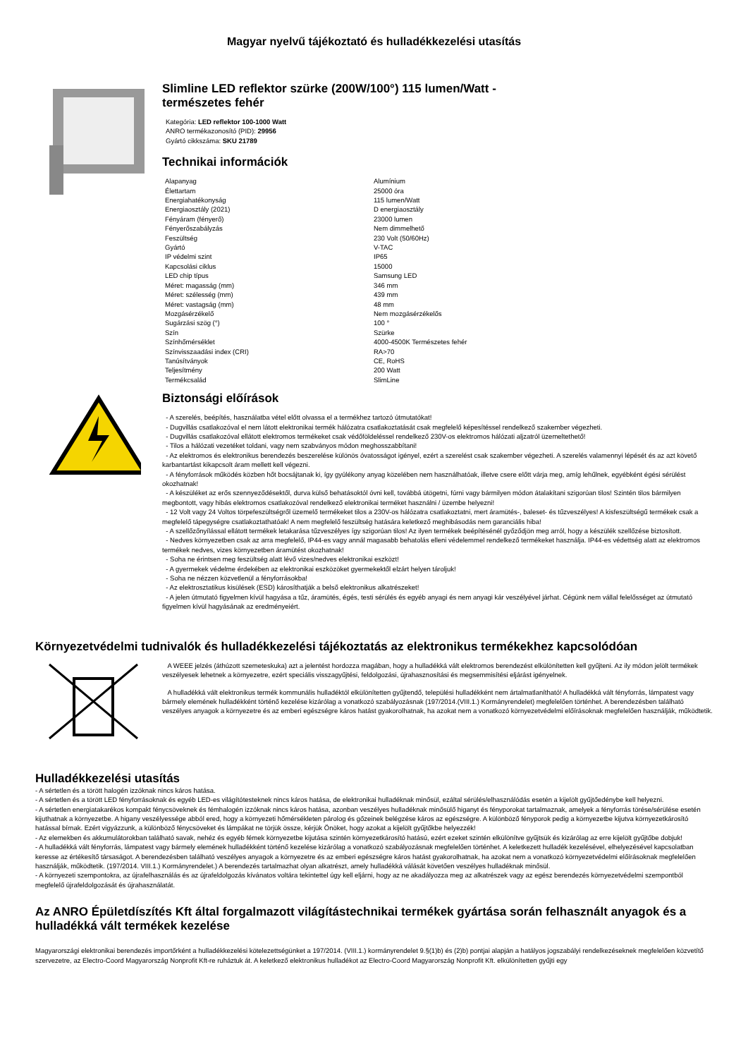Magyar nyelvű tájékoztató és hulladékkezelési utasítás
Slimline LED reflektor szürke (200W/100°) 115 lumen/Watt -
természetes fehér
Kategória: LED reflektor 100-1000 Watt
ANRO termékazonosító (PID): 29956
Gyártó cikkszáma: SKU 21789
Technikai információk
| Alapanyag | Alumínium |
| Élettartam | 25000 óra |
| Energiahatékonyság | 115 lumen/Watt |
| Energiaosztály (2021) | D energiaosztály |
| Fényáram (fényerő) | 23000 lumen |
| Fényerőszabályzás | Nem dimmelhető |
| Feszültség | 230 Volt (50/60Hz) |
| Gyártó | V-TAC |
| IP védelmi szint | IP65 |
| Kapcsolási ciklus | 15000 |
| LED chip típus | Samsung LED |
| Méret: magasság (mm) | 346 mm |
| Méret: szélesség (mm) | 439 mm |
| Méret: vastagság (mm) | 48 mm |
| Mozgásérzékelő | Nem mozgásérzékelős |
| Sugárzási szög (°) | 100 ° |
| Szín | Szürke |
| Színhőmérséklet | 4000-4500K Természetes fehér |
| Színvisszaadási index (CRI) | RA>70 |
| Tanúsítványok | CE, RoHS |
| Teljesítmény | 200 Watt |
| Termékcsalád | SlimLine |
Biztonsági előírások
- A szerelés, beépítés, használatba vétel előtt olvassa el a termékhez tartozó útmutatókat!
- Dugvillás csatlakozóval el nem látott elektronikai termék hálózatra csatlakoztatását csak megfelelő képesítéssel rendelkező szakember végezheti.
- Dugvillás csatlakozóval ellátott elektromos termékeket csak védőföldeléssel rendelkező 230V-os elektromos hálózati aljzatról üzemeltethető!
- Tilos a hálózati vezetéket toldani, vagy nem szabványos módon meghosszabbítani!
- Az elektromos és elektronikus berendezés beszerelése különös óvatosságot igényel, ezért a szerelést csak szakember végezheti. A szerelés valamennyi lépését és az azt követő karbantartást kikapcsolt áram mellett kell végezni.
- A fényforrások működés közben hőt bocsájtanak ki, így gyúlékony anyag közelében nem használhatóak, illetve csere előtt várja meg, amíg lehűlnek, egyébként égési sérülést okozhatnak!
- A készüléket az erős szennyeződésektől, durva külső behatásoktól óvni kell, továbbá ütögetni, fúrni vagy bármilyen módon átalakítani szigorúan tilos! Szintén tilos bármilyen megbontott, vagy hibás elektromos csatlakozóval rendelkező elektronikai terméket használni / üzembe helyezni!
- 12 Volt vagy 24 Voltos törpefeszültségről üzemelő termékeket tilos a 230V-os hálózatra csatlakoztatni, mert áramütés-, baleset- és tűzveszélyes! A kisfeszültségű termékek csak a megfelelő tápegységre csatlakoztathatóak! A nem megfelelő feszültség hatására keletkező meghibásodás nem garanciális hiba!
- A szellőzőnyílással ellátott termékek letakarása tűzveszélyes így szigorúan tilos! Az ilyen termékek beépítésénél győződjön meg arról, hogy a készülék szellőzése biztosított.
- Nedves környezetben csak az arra megfelelő, IP44-es vagy annál magasabb behatolás elleni védelemmel rendelkező termékeket használja. IP44-es védettség alatt az elektromos termékek nedves, vizes környezetben áramütést okozhatnak!
- Soha ne érintsen meg feszültség alatt lévő vizes/nedves elektronikai eszközt!
- A gyermekek védelme érdekében az elektronikai eszközöket gyermekektől elzárt helyen tároljuk!
- Soha ne nézzen közvetlenül a fényforrásokba!
- Az elektrosztatikus kisülések (ESD) károsíthatják a belső elektronikus alkatrészeket!
- A jelen útmutató figyelmen kívül hagyása a tűz, áramütés, égés, testi sérülés és egyéb anyagi és nem anyagi kár veszélyével járhat. Cégünk nem vállal felelősséget az útmutató figyelmen kívül hagyásának az eredményeiért.
Környezetvédelmi tudnivalók és hulladékkezelési tájékoztatás az elektronikus termékekhez kapcsolódóan
A WEEE jelzés (áthúzott szemeteskuka) azt a jelentést hordozza magában, hogy a hulladékká vált elektromos berendezést elkülönítetten kell gyűjteni. Az ily módon jelölt termékek veszélyesek lehetnek a környezetre, ezért speciális visszagyűjtési, feldolgozási, újrahasznosítási és megsemmisítési eljárást igényelnek.
A hulladékká vált elektronikus termék kommunális hulladéktól elkülönítetten gyűjtendő, települési hulladékként nem ártalmatlanítható! A hulladékká vált fényforrás, lámpatest vagy bármely elemének hulladékként történő kezelése kizárólag a vonatkozó szabályozásnak (197/2014.(VIII.1.) Kormányrendelet) megfelelően történhet. A berendezésben található veszélyes anyagok a környezetre és az emberi egészségre káros hatást gyakorolhatnak, ha azokat nem a vonatkozó környezetvédelmi előírásoknak megfelelően használják, működtetik.
Hulladékkezelési utasítás
- A sértetlen és a törött halogén izzóknak nincs káros hatása.
- A sértetlen és a törött LED fényforrásoknak és egyéb LED-es világítótesteknek nincs káros hatása, de elektronikai hulladéknak minősül, ezáltal sérülés/elhasználódás esetén a kijelölt gyűjtőedénybe kell helyezni.
- A sértetlen energiatakarékos kompakt fénycsöveknek és fémhalogén izzóknak nincs káros hatása, azonban veszélyes hulladéknak minősülő higanyt és fényporokat tartalmaznak, amelyek a fényforrás törése/sérülése esetén kijuthatnak a környezetbe. A higany veszélyessége abból ered, hogy a környezeti hőmérsékleten párolog és gőzeinek belégzése káros az egészségre. A különböző fényporok pedig a környezetbe kijutva környezetkárosító hatással bírnak. Ezért vigyázzunk, a különböző fénycsöveket és lámpákat ne törjük össze, kérjük Önöket, hogy azokat a kijelölt gyűjtőkbe helyezzék!
- Az elemekben és akkumulátorokban található savak, nehéz és egyéb fémek környezetbe kijutása szintén környezetkárosító hatású, ezért ezeket szintén elkülönítve gyűjtsük és kizárólag az erre kijelölt gyűjtőbe dobjuk!
- A hulladékká vált fényforrás, lámpatest vagy bármely elemének hulladékként történő kezelése kizárólag a vonatkozó szabályozásnak megfelelően történhet. A keletkezett hulladék kezelésével, elhelyezésével kapcsolatban keresse az értékesítő társaságot. A berendezésben található veszélyes anyagok a környezetre és az emberi egészségre káros hatást gyakorolhatnak, ha azokat nem a vonatkozó környezetvédelmi előírásoknak megfelelően használják, működtetik. (197/2014. VIII.1.) Kormányrendelet.) A berendezés tartalmazhat olyan alkatrészt, amely hulladékká válását követően veszélyes hulladéknak minősül.
- A környezeti szempontokra, az újrafelhasználás és az újrafeldolgozás kívánatos voltára tekintettel úgy kell eljárni, hogy az ne akadályozza meg az alkatrészek vagy az egész berendezés környezetvédelmi szempontból megfelelő újrafeldolgozását és újrahasználatát.
Az ANRO Épületdíszítés Kft által forgalmazott világítástechnikai termékek gyártása során felhasznált anyagok és a hulladékká vált termékek kezelése
Magyarországi elektronikai berendezés importőrként a hulladékkezelési kötelezettségünket a 197/2014. (VIII.1.) kormányrendelet 9.§(1)b) és (2)b) pontjai alapján a hatályos jogszabályi rendelkezéseknek megfelelően közvetítő szervezetre, az Electro-Coord Magyarország Nonprofit Kft-re ruháztuk át. A keletkező elektronikus hulladékot az Electro-Coord Magyarország Nonprofit Kft. elkülönítetten gyűjti egy